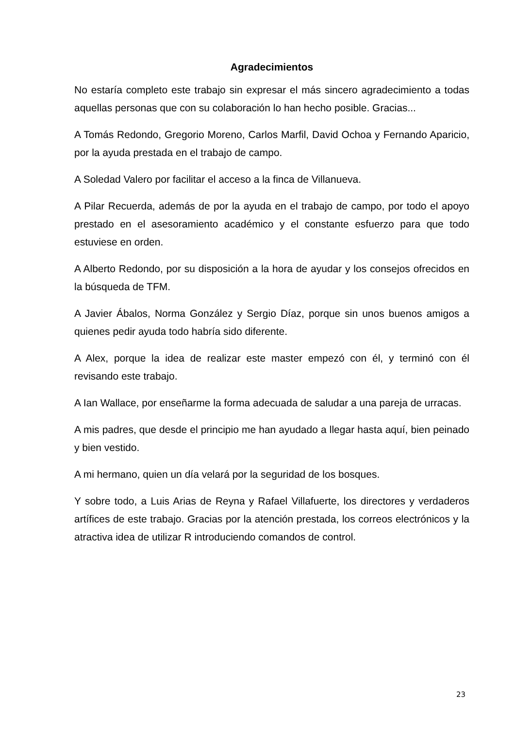Agradecimientos
No estaría completo este trabajo sin expresar el más sincero agradecimiento a todas aquellas personas que con su colaboración lo han hecho posible. Gracias...
A Tomás Redondo, Gregorio Moreno, Carlos Marfil, David Ochoa y Fernando Aparicio, por la ayuda prestada en el trabajo de campo.
A Soledad Valero por facilitar el acceso a la finca de Villanueva.
A Pilar Recuerda, además de por la ayuda en el trabajo de campo, por todo el apoyo prestado en el asesoramiento académico y el constante esfuerzo para que todo estuviese en orden.
A Alberto Redondo, por su disposición a la hora de ayudar y los consejos ofrecidos en la búsqueda de TFM.
A Javier Ábalos, Norma González y Sergio Díaz, porque sin unos buenos amigos a quienes pedir ayuda todo habría sido diferente.
A Alex, porque la idea de realizar este master empezó con él, y terminó con él revisando este trabajo.
A Ian Wallace, por enseñarme la forma adecuada de saludar a una pareja de urracas.
A mis padres, que desde el principio me han ayudado a llegar hasta aquí, bien peinado y bien vestido.
A mi hermano, quien un día velará por la seguridad de los bosques.
Y sobre todo, a Luis Arias de Reyna y Rafael Villafuerte, los directores y verdaderos artífices de este trabajo. Gracias por la atención prestada, los correos electrónicos y la atractiva idea de utilizar R introduciendo comandos de control.
23